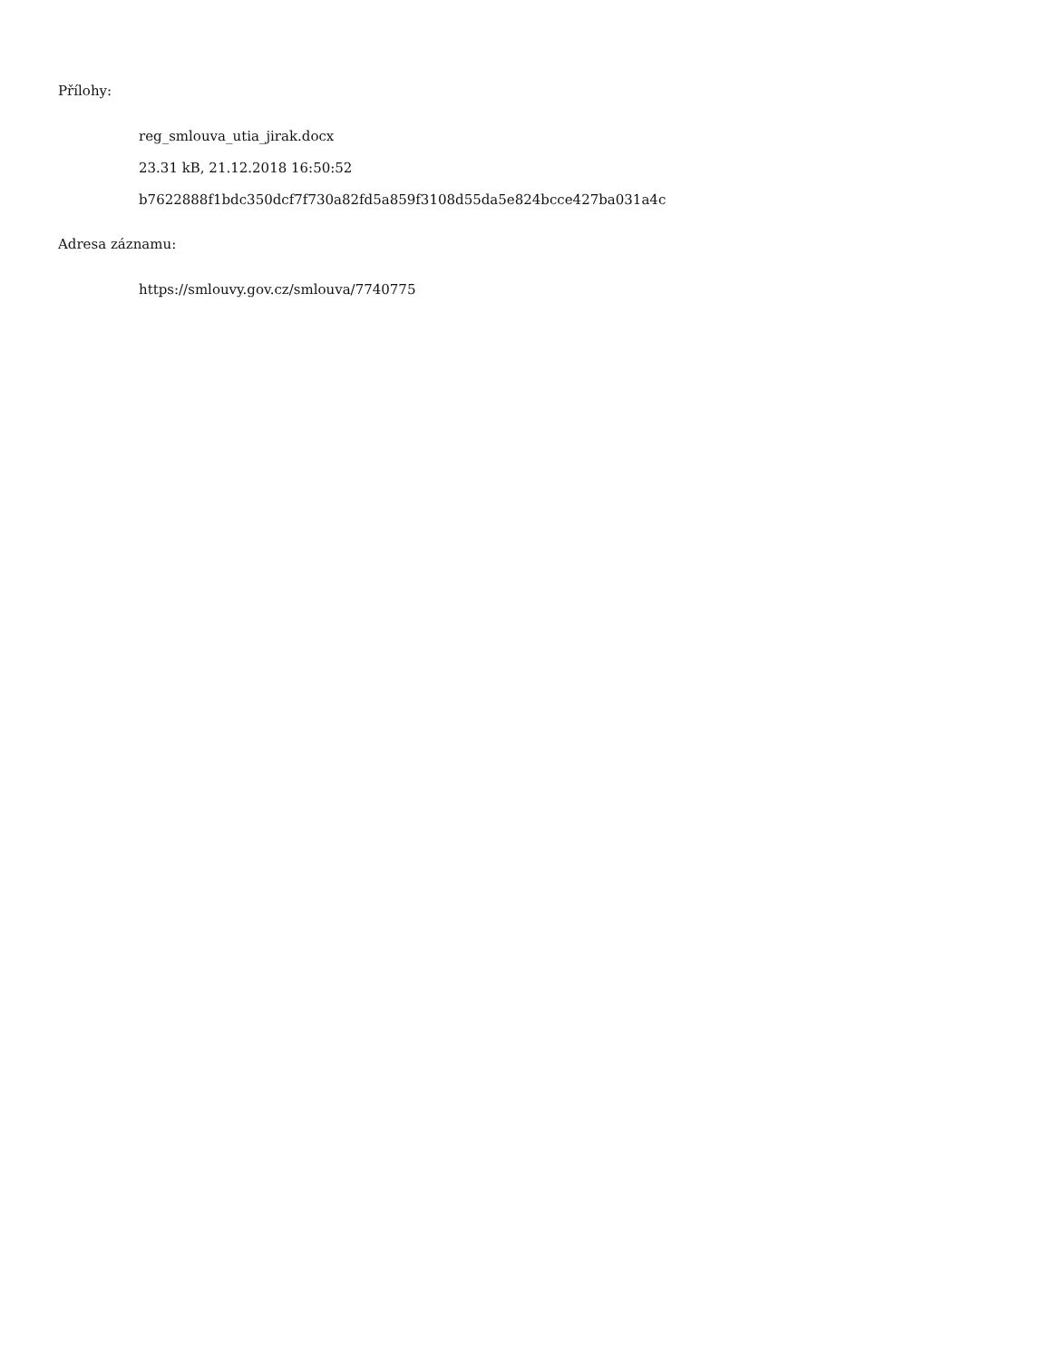Přílohy:
reg_smlouva_utia_jirak.docx
23.31 kB, 21.12.2018 16:50:52
b7622888f1bdc350dcf7f730a82fd5a859f3108d55da5e824bcce427ba031a4c
Adresa záznamu:
https://smlouvy.gov.cz/smlouva/7740775